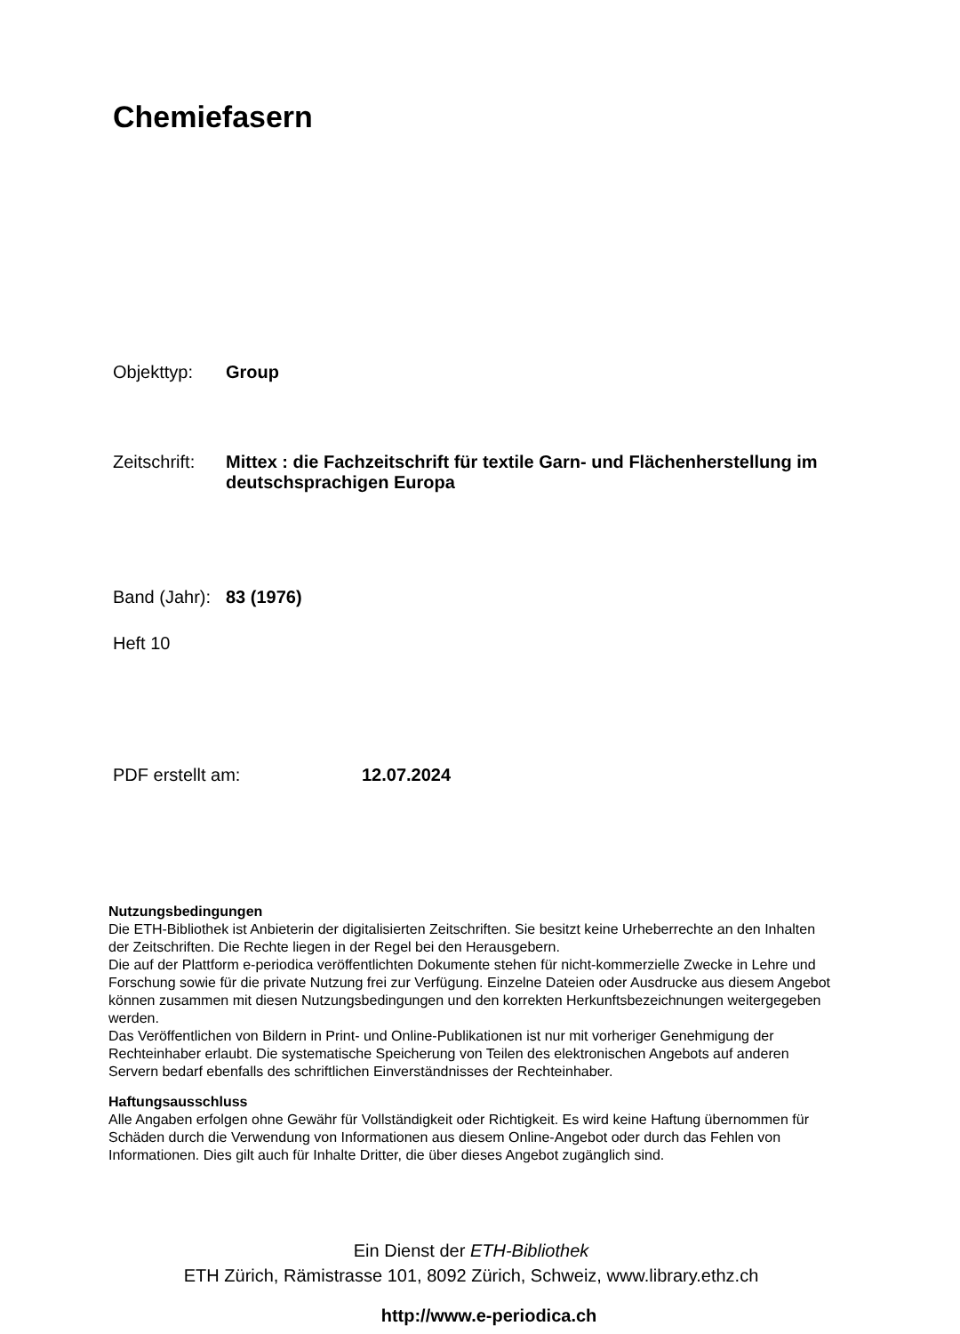Chemiefasern
Objekttyp: Group
Zeitschrift: Mittex : die Fachzeitschrift für textile Garn- und Flächenherstellung im deutschsprachigen Europa
Band (Jahr): 83 (1976)
Heft 10
PDF erstellt am: 12.07.2024
Nutzungsbedingungen
Die ETH-Bibliothek ist Anbieterin der digitalisierten Zeitschriften. Sie besitzt keine Urheberrechte an den Inhalten der Zeitschriften. Die Rechte liegen in der Regel bei den Herausgebern.
Die auf der Plattform e-periodica veröffentlichten Dokumente stehen für nicht-kommerzielle Zwecke in Lehre und Forschung sowie für die private Nutzung frei zur Verfügung. Einzelne Dateien oder Ausdrucke aus diesem Angebot können zusammen mit diesen Nutzungsbedingungen und den korrekten Herkunftsbezeichnungen weitergegeben werden.
Das Veröffentlichen von Bildern in Print- und Online-Publikationen ist nur mit vorheriger Genehmigung der Rechteinhaber erlaubt. Die systematische Speicherung von Teilen des elektronischen Angebots auf anderen Servern bedarf ebenfalls des schriftlichen Einverständnisses der Rechteinhaber.
Haftungsausschluss
Alle Angaben erfolgen ohne Gewähr für Vollständigkeit oder Richtigkeit. Es wird keine Haftung übernommen für Schäden durch die Verwendung von Informationen aus diesem Online-Angebot oder durch das Fehlen von Informationen. Dies gilt auch für Inhalte Dritter, die über dieses Angebot zugänglich sind.
Ein Dienst der ETH-Bibliothek
ETH Zürich, Rämistrasse 101, 8092 Zürich, Schweiz, www.library.ethz.ch
http://www.e-periodica.ch